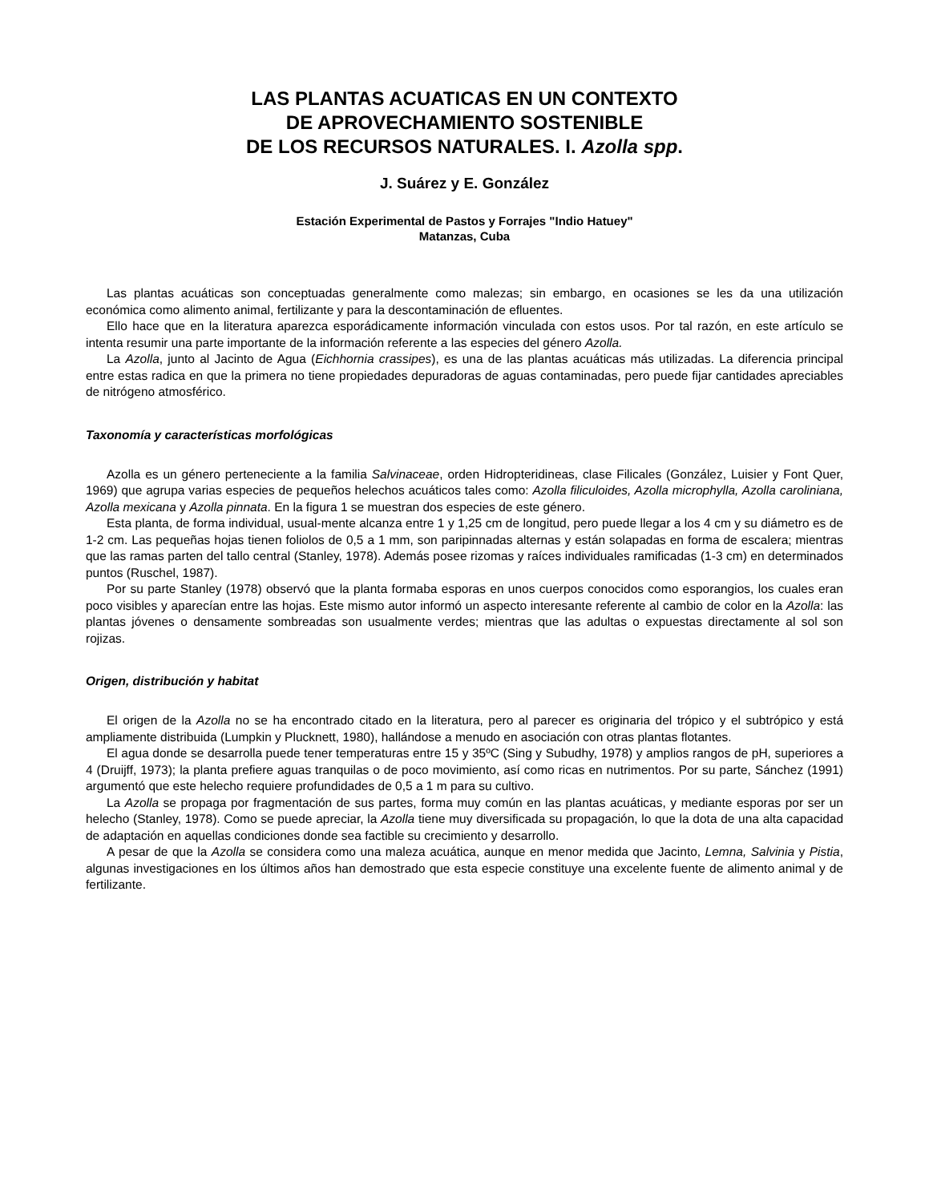LAS PLANTAS ACUATICAS EN UN CONTEXTO
DE APROVECHAMIENTO SOSTENIBLE
DE LOS RECURSOS NATURALES. I. Azolla spp.
J. Suárez y E. González
Estación Experimental de Pastos y Forrajes "Indio Hatuey"
Matanzas, Cuba
Las plantas acuáticas son conceptuadas generalmente como malezas; sin embargo, en ocasiones se les da una utilización económica como alimento animal, fertilizante y para la descontaminación de efluentes.
Ello hace que en la literatura aparezca esporádicamente información vinculada con estos usos. Por tal razón, en este artículo se intenta resumir una parte importante de la información referente a las especies del género Azolla.
La Azolla, junto al Jacinto de Agua (Eichhornia crassipes), es una de las plantas acuáticas más utilizadas. La diferencia principal entre estas radica en que la primera no tiene propiedades depuradoras de aguas contaminadas, pero puede fijar cantidades apreciables de nitrógeno atmosférico.
Taxonomía y características morfológicas
Azolla es un género perteneciente a la familia Salvinaceae, orden Hidropteridineas, clase Filicales (González, Luisier y Font Quer, 1969) que agrupa varias especies de pequeños helechos acuáticos tales como: Azolla filiculoides, Azolla microphylla, Azolla caroliniana, Azolla mexicana y Azolla pinnata. En la figura 1 se muestran dos especies de este género.
Esta planta, de forma individual, usual-mente alcanza entre 1 y 1,25 cm de longitud, pero puede llegar a los 4 cm y su diámetro es de 1-2 cm. Las pequeñas hojas tienen foliolos de 0,5 a 1 mm, son paripinnadas alternas y están solapadas en forma de escalera; mientras que las ramas parten del tallo central (Stanley, 1978). Además posee rizomas y raíces individuales ramificadas (1-3 cm) en determinados puntos (Ruschel, 1987).
Por su parte Stanley (1978) observó que la planta formaba esporas en unos cuerpos conocidos como esporangios, los cuales eran poco visibles y aparecían entre las hojas. Este mismo autor informó un aspecto interesante referente al cambio de color en la Azolla: las plantas jóvenes o densamente sombreadas son usualmente verdes; mientras que las adultas o expuestas directamente al sol son rojizas.
Origen, distribución y habitat
El origen de la Azolla no se ha encontrado citado en la literatura, pero al parecer es originaria del trópico y el subtrópico y está ampliamente distribuida (Lumpkin y Plucknett, 1980), hallándose a menudo en asociación con otras plantas flotantes.
El agua donde se desarrolla puede tener temperaturas entre 15 y 35ºC (Sing y Subudhy, 1978) y amplios rangos de pH, superiores a 4 (Druijff, 1973); la planta prefiere aguas tranquilas o de poco movimiento, así como ricas en nutrimentos. Por su parte, Sánchez (1991) argumentó que este helecho requiere profundidades de 0,5 a 1 m para su cultivo.
La Azolla se propaga por fragmentación de sus partes, forma muy común en las plantas acuáticas, y mediante esporas por ser un helecho (Stanley, 1978). Como se puede apreciar, la Azolla tiene muy diversificada su propagación, lo que la dota de una alta capacidad de adaptación en aquellas condiciones donde sea factible su crecimiento y desarrollo.
A pesar de que la Azolla se considera como una maleza acuática, aunque en menor medida que Jacinto, Lemna, Salvinia y Pistia, algunas investigaciones en los últimos años han demostrado que esta especie constituye una excelente fuente de alimento animal y de fertilizante.